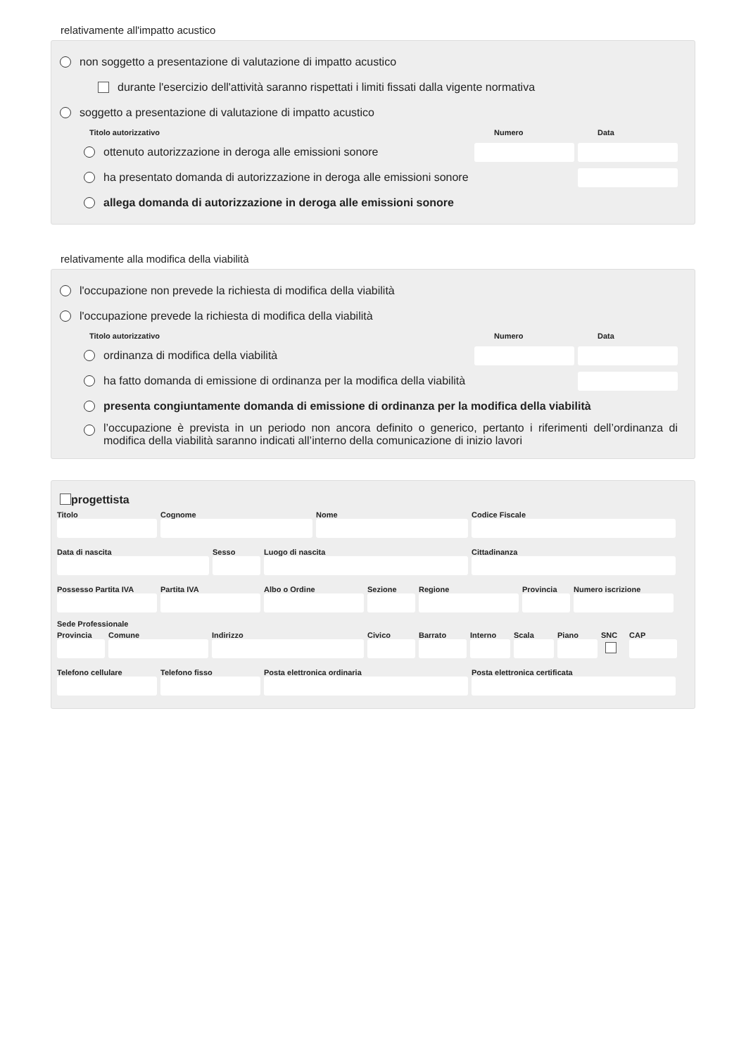relativamente all'impatto acustico
non soggetto a presentazione di valutazione di impatto acustico
durante l'esercizio dell'attività saranno rispettati i limiti fissati dalla vigente normativa
soggetto a presentazione di valutazione di impatto acustico
Titolo autorizzativo Numero Data
ottenuto autorizzazione in deroga alle emissioni sonore
ha presentato domanda di autorizzazione in deroga alle emissioni sonore
allega domanda di autorizzazione in deroga alle emissioni sonore
relativamente alla modifica della viabilità
l'occupazione non prevede la richiesta di modifica della viabilità
l'occupazione prevede la richiesta di modifica della viabilità
Titolo autorizzativo Numero Data
ordinanza di modifica della viabilità
ha fatto domanda di emissione di ordinanza per la modifica della viabilità
presenta congiuntamente domanda di emissione di ordinanza per la modifica della viabilità
l’occupazione è prevista in un periodo non ancora definito o generico, pertanto i riferimenti dell’ordinanza di modifica della viabilità saranno indicati all’interno della comunicazione di inizio lavori
progettista
Titolo Cognome Nome Codice Fiscale
Data di nascita Sesso Luogo di nascita Cittadinanza
Possesso Partita IVA
Partita IVA Albo o Ordine Sezione Regione Provincia
Numero iscrizione
Sede Professionale
Provincia
Comune Indirizzo Civico Barrato Interno
Scala Piano SNC CAP
Telefono cellulare
Telefono fisso Posta elettronica ordinaria Posta elettronica certificata